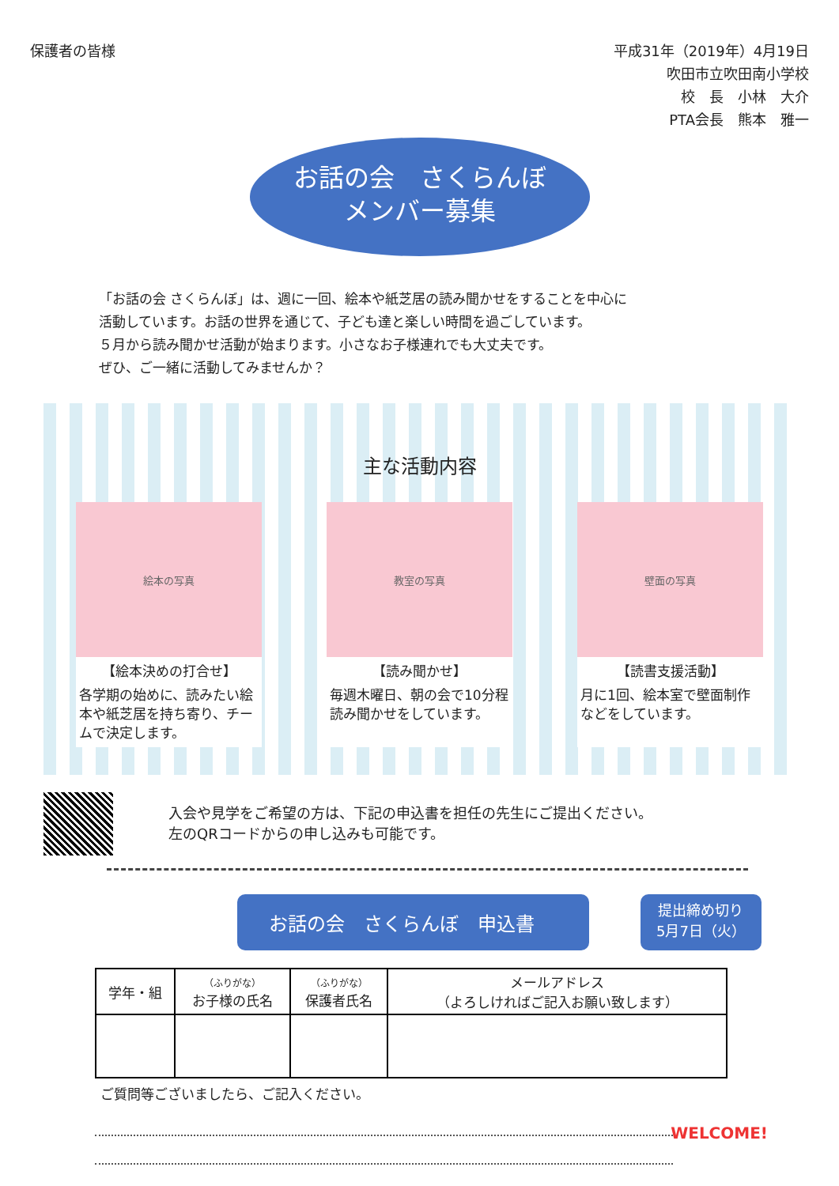保護者の皆様
平成31年（2019年）4月19日
吹田市立吹田南小学校
校　長　小林　大介
PTA会長　熊本　雅一
お話の会　さくらんぼ
メンバー募集
「お話の会 さくらんぼ」は、週に一回、絵本や紙芝居の読み聞かせをすることを中心に
活動しています。お話の世界を通じて、子ども達と楽しい時間を過ごしています。
５月から読み聞かせ活動が始まります。小さなお子様連れでも大丈夫です。
ぜひ、ご一緒に活動してみませんか？
主な活動内容
絵本の写真
【絵本決めの打合せ】
各学期の始めに、読みたい絵本や紙芝居を持ち寄り、チームで決定します。
教室の写真
【読み聞かせ】
毎週木曜日、朝の会で10分程読み聞かせをしています。
壁面の写真
【読書支援活動】
月に1回、絵本室で壁面制作などをしています。
入会や見学をご希望の方は、下記の申込書を担任の先生にご提出ください。
左のQRコードからの申し込みも可能です。
お話の会　さくらんぼ　申込書
提出締め切り
5月7日（火）
| 学年・組 | （ふりがな） お子様の氏名 | （ふりがな） 保護者氏名 | メールアドレス （よろしければご記入お願い致します） |
| --- | --- | --- | --- |
ご質問等ございましたら、ご記入ください。
WELCOME!